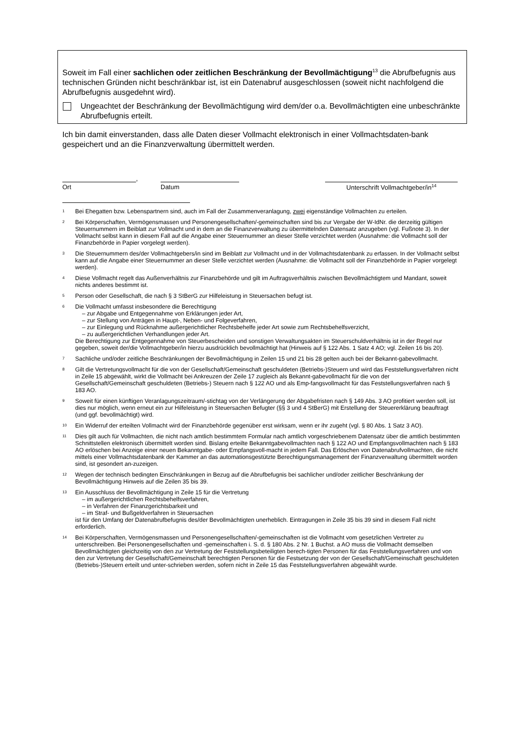Soweit im Fall einer sachlichen oder zeitlichen Beschränkung der Bevollmächtigung<sup>13</sup> die Abrufbefugnis aus technischen Gründen nicht beschränkbar ist, ist ein Datenabruf ausgeschlossen (soweit nicht nachfolgend die Abrufbefugnis ausgedehnt wird).
Ungeachtet der Beschränkung der Bevollmächtigung wird dem/der o.a. Bevollmächtigten eine unbeschränkte Abrufbefugnis erteilt.
Ich bin damit einverstanden, dass alle Daten dieser Vollmacht elektronisch in einer Vollmachtsdaten-bank gespeichert und an die Finanzverwaltung übermittelt werden.
Ort
,
Datum Unterschrift Vollmachtgeber/in<sup>14</sup>
1
Bei Ehegatten bzw. Lebenspartnern sind, auch im Fall der Zusammenveranlagung, zwei eigenständige Vollmachten zu erteilen.
2
Bei Körperschaften, Vermögensmassen und Personengesellschaften/-gemeinschaften sind bis zur Vergabe der W-IdNr. die derzeitig gültigen Steuernummern im Beiblatt zur Vollmacht und in dem an die Finanzverwaltung zu übermittelnden Datensatz anzugeben (vgl. Fußnote 3). In der Vollmacht selbst kann in diesem Fall auf die Angabe einer Steuernummer an dieser Stelle verzichtet werden (Ausnahme: die Vollmacht soll der Finanzbehörde in Papier vorgelegt werden).
3
Die Steuernummern des/der Vollmachtgebers/in sind im Beiblatt zur Vollmacht und in der Vollmachtsdatenbank zu erfassen. In der Vollmacht selbst kann auf die Angabe einer Steuernummer an dieser Stelle verzichtet werden (Ausnahme: die Vollmacht soll der Finanzbehörde in Papier vorgelegt werden).
4
Diese Vollmacht regelt das Außenverhältnis zur Finanzbehörde und gilt im Auftragsverhältnis zwischen Bevollmächtigtem und Mandant, soweit nichts anderes bestimmt ist.
5
Person oder Gesellschaft, die nach § 3 StBerG zur Hilfeleistung in Steuersachen befugt ist.
6
Die Vollmacht umfasst insbesondere die Berechtigung
– zur Abgabe und Entgegennahme von Erklärungen jeder Art,
– zur Stellung von Anträgen in Haupt-, Neben- und Folgeverfahren,
– zur Einlegung und Rücknahme außergerichtlicher Rechtsbehelfe jeder Art sowie zum Rechtsbehelfsverzicht,
– zu außergerichtlichen Verhandlungen jeder Art.
Die Berechtigung zur Entgegennahme von Steuerbescheiden und sonstigen Verwaltungsakten im Steuerschuldverhältnis ist in der Regel nur gegeben, soweit der/die Vollmachtgeber/in hierzu ausdrücklich bevollmächtigt hat (Hinweis auf § 122 Abs. 1 Satz 4 AO; vgl. Zeilen 16 bis 20).
7
Sachliche und/oder zeitliche Beschränkungen der Bevollmächtigung in Zeilen 15 und 21 bis 28 gelten auch bei der Bekannt-gabevollmacht.
8
Gilt die Vertretungsvollmacht für die von der Gesellschaft/Gemeinschaft geschuldeten (Betriebs-)Steuern und wird das Feststellungsverfahren nicht in Zeile 15 abgewählt, wirkt die Vollmacht bei Ankreuzen der Zeile 17 zugleich als Bekannt-gabevollmacht für die von der Gesellschaft/Gemeinschaft geschuldeten (Betriebs-) Steuern nach § 122 AO und als Emp-fangsvollmacht für das Feststellungsverfahren nach § 183 AO.
9
Soweit für einen künftigen Veranlagungszeitraum/-stichtag von der Verlängerung der Abgabefristen nach § 149 Abs. 3 AO profitiert werden soll, ist dies nur möglich, wenn erneut ein zur Hilfeleistung in Steuersachen Befugter (§§ 3 und 4 StBerG) mit Erstellung der Steuererklärung beauftragt (und ggf. bevollmächtigt) wird.
10
Ein Widerruf der erteilten Vollmacht wird der Finanzbehörde gegenüber erst wirksam, wenn er ihr zugeht (vgl. § 80 Abs. 1 Satz 3 AO).
11
Dies gilt auch für Vollmachten, die nicht nach amtlich bestimmtem Formular nach amtlich vorgeschriebenem Datensatz über die amtlich bestimmten Schnittstellen elektronisch übermittelt worden sind. Bislang erteilte Bekanntgabevollmachten nach § 122 AO und Empfangsvollmachten nach § 183 AO erlöschen bei Anzeige einer neuen Bekanntgabe- oder Empfangsvoll-macht in jedem Fall. Das Erlöschen von Datenabrufvollmachten, die nicht mittels einer Vollmachtsdatenbank der Kammer an das automationsgestützte Berechtigungsmanagement der Finanzverwaltung übermittelt worden sind, ist gesondert an-zuzeigen.
12
Wegen der technisch bedingten Einschränkungen in Bezug auf die Abrufbefugnis bei sachlicher und/oder zeitlicher Beschränkung der Bevollmächtigung Hinweis auf die Zeilen 35 bis 39.
13
Ein Ausschluss der Bevollmächtigung in Zeile 15 für die Vertretung
– im außergerichtlichen Rechtsbehelfsverfahren,
– in Verfahren der Finanzgerichtsbarkeit und
– im Straf- und Bußgeldverfahren in Steuersachen
ist für den Umfang der Datenabrufbefugnis des/der Bevollmächtigten unerheblich. Eintragungen in Zeile 35 bis 39 sind in diesem Fall nicht erforderlich.
14
Bei Körperschaften, Vermögensmassen und Personengesellschaften/-gemeinschaften ist die Vollmacht vom gesetzlichen Vertreter zu unterschreiben. Bei Personengesellschaften und -gemeinschaften i. S. d. § 180 Abs. 2 Nr. 1 Buchst. a AO muss die Vollmacht demselben Bevollmächtigten gleichzeitig von den zur Vertretung der Feststellungsbeteiligten berech-tigten Personen für das Feststellungsverfahren und von den zur Vertretung der Gesellschaft/Gemeinschaft berechtigten Personen für die Festsetzung der von der Gesellschaft/Gemeinschaft geschuldeten (Betriebs-)Steuern erteilt und unter-schrieben werden, sofern nicht in Zeile 15 das Feststellungsverfahren abgewählt wurde.